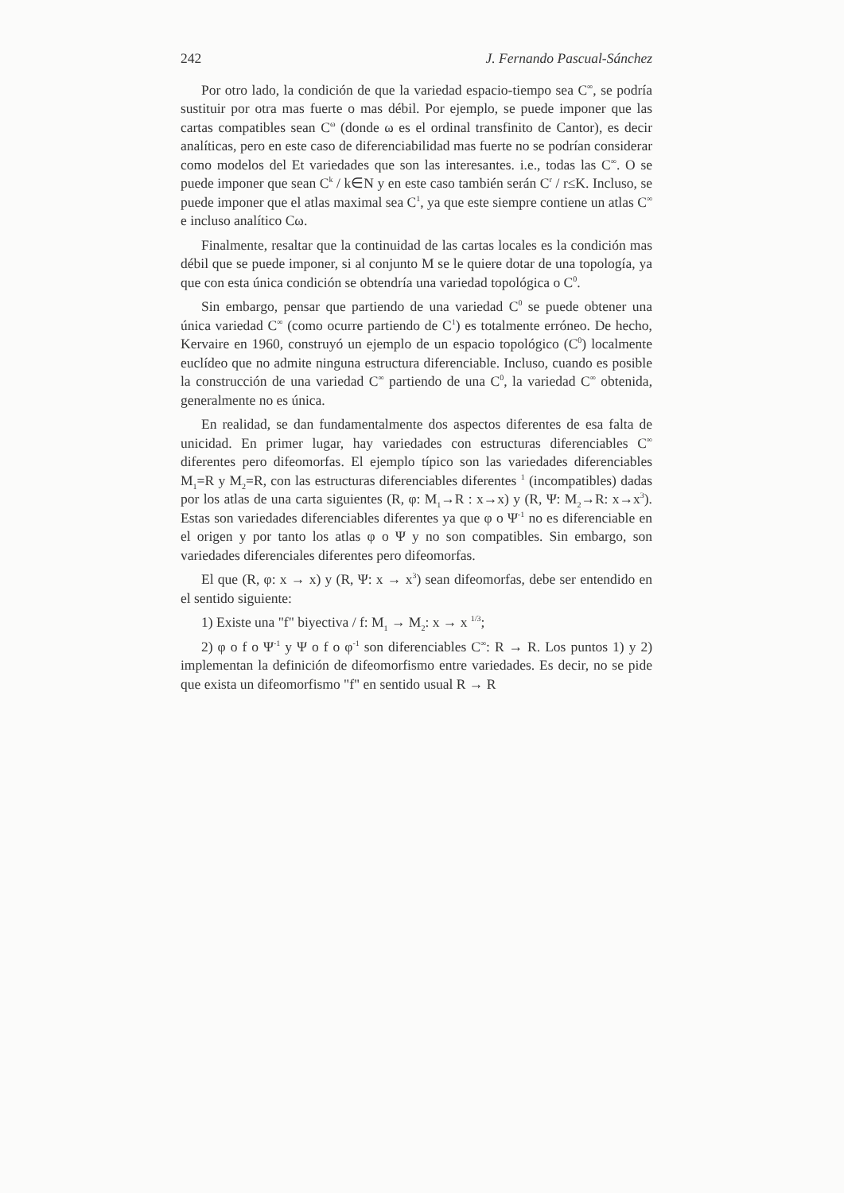242 J. Fernando Pascual-Sánchez
Por otro lado, la condición de que la variedad espacio-tiempo sea C<sup>∞</sup>, se podría sustituir por otra mas fuerte o mas débil. Por ejemplo, se puede imponer que las cartas compatibles sean C<sup>ω</sup> (donde ω es el ordinal transfinito de Cantor), es decir analíticas, pero en este caso de diferenciabilidad mas fuerte no se podrían considerar como modelos del Et variedades que son las interesantes. i.e., todas las C<sup>∞</sup>. O se puede imponer que sean C<sup>k</sup> / k∈N y en este caso también serán C<sup>r</sup> / r≤K. Incluso, se puede imponer que el atlas maximal sea C<sup>1</sup>, ya que este siempre contiene un atlas C<sup>∞</sup> e incluso analítico Cω.
Finalmente, resaltar que la continuidad de las cartas locales es la condición mas débil que se puede imponer, si al conjunto M se le quiere dotar de una topología, ya que con esta única condición se obtendría una variedad topológica o C<sup>0</sup>.
Sin embargo, pensar que partiendo de una variedad C<sup>0</sup> se puede obtener una única variedad C<sup>∞</sup> (como ocurre partiendo de C<sup>1</sup>) es totalmente erróneo. De hecho, Kervaire en 1960, construyó un ejemplo de un espacio topológico (C<sup>0</sup>) localmente euclídeo que no admite ninguna estructura diferenciable. Incluso, cuando es posible la construcción de una variedad C<sup>∞</sup> partiendo de una C<sup>0</sup>, la variedad C<sup>∞</sup> obtenida, generalmente no es única.
En realidad, se dan fundamentalmente dos aspectos diferentes de esa falta de unicidad. En primer lugar, hay variedades con estructuras diferenciables C<sup>∞</sup> diferentes pero difeomorfas. El ejemplo típico son las variedades diferenciables M<sub>1</sub>=R y M<sub>2</sub>=R, con las estructuras diferenciables diferentes <sup>1</sup> (incompatibles) dadas por los atlas de una carta siguientes (R, φ: M<sub>1</sub>→R : x→x) y (R, Ψ: M<sub>2</sub>→R: x→x<sup>3</sup>). Estas son variedades diferenciables diferentes ya que φ o Ψ<sup>-1</sup> no es diferenciable en el origen y por tanto los atlas φ o Ψ y no son compatibles. Sin embargo, son variedades diferenciales diferentes pero difeomorfas.
El que (R, φ: x → x) y (R, Ψ: x → x<sup>3</sup>) sean difeomorfas, debe ser entendido en el sentido siguiente:
1) Existe una "f" biyectiva / f: M<sub>1</sub> → M<sub>2</sub>: x → x <sup>1/3</sup>;
2) φ o f o Ψ<sup>-1</sup> y Ψ o f o φ<sup>-1</sup> son diferenciables C<sup>∞</sup>: R → R. Los puntos 1) y 2) implementan la definición de difeomorfismo entre variedades. Es decir, no se pide que exista un difeomorfismo "f" en sentido usual R → R